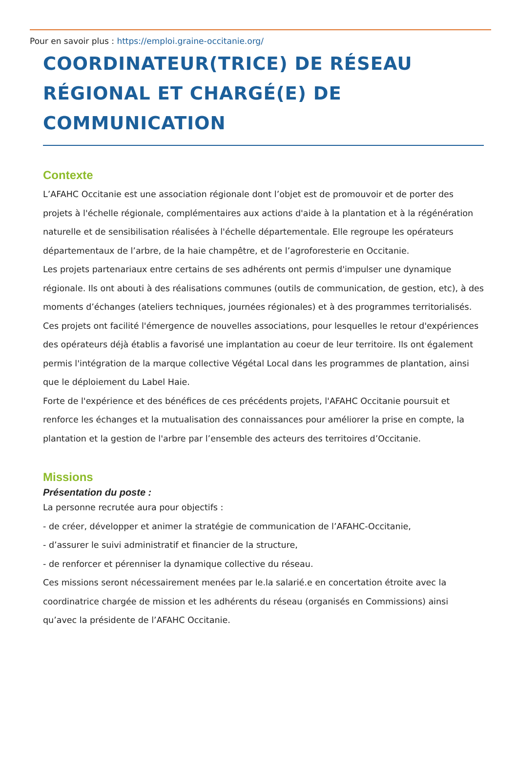Pour en savoir plus : https://emploi.graine-occitanie.org/
COORDINATEUR(TRICE) DE RÉSEAU RÉGIONAL ET CHARGÉ(E) DE COMMUNICATION
Contexte
L’AFAHC Occitanie est une association régionale dont l’objet est de promouvoir et de porter des projets à l'échelle régionale, complémentaires aux actions d'aide à la plantation et à la régénération naturelle et de sensibilisation réalisées à l'échelle départementale. Elle regroupe les opérateurs départementaux de l’arbre, de la haie champêtre, et de l’agroforesterie en Occitanie.
Les projets partenariaux entre certains de ses adhérents ont permis d'impulser une dynamique régionale. Ils ont abouti à des réalisations communes (outils de communication, de gestion, etc), à des moments d’échanges (ateliers techniques, journées régionales) et à des programmes territorialisés. Ces projets ont facilité l'émergence de nouvelles associations, pour lesquelles le retour d'expériences des opérateurs déjà établis a favorisé une implantation au coeur de leur territoire. Ils ont également permis l'intégration de la marque collective Végétal Local dans les programmes de plantation, ainsi que le déploiement du Label Haie.
Forte de l'expérience et des bénéfices de ces précédents projets, l'AFAHC Occitanie poursuit et renforce les échanges et la mutualisation des connaissances pour améliorer la prise en compte, la plantation et la gestion de l'arbre par l’ensemble des acteurs des territoires d’Occitanie.
Missions
Présentation du poste :
La personne recrutée aura pour objectifs :
- de créer, développer et animer la stratégie de communication de l’AFAHC-Occitanie,
- d’assurer le suivi administratif et financier de la structure,
- de renforcer et pérenniser la dynamique collective du réseau.
Ces missions seront nécessairement menées par le.la salarié.e en concertation étroite avec la coordinatrice chargée de mission et les adhérents du réseau (organisés en Commissions) ainsi qu’avec la présidente de l’AFAHC Occitanie.